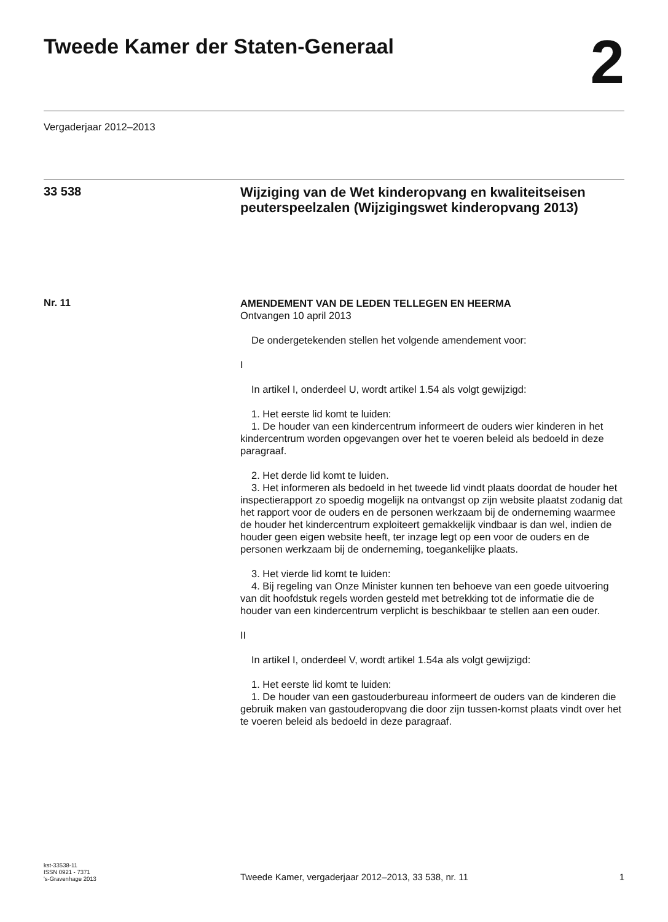Tweede Kamer der Staten-Generaal
2
Vergaderjaar 2012–2013
33 538
Wijziging van de Wet kinderopvang en kwaliteitseisen peuterspeelzalen (Wijzigingswet kinderopvang 2013)
Nr. 11
AMENDEMENT VAN DE LEDEN TELLEGEN EN HEERMA
Ontvangen 10 april 2013
De ondergetekenden stellen het volgende amendement voor:
I
In artikel I, onderdeel U, wordt artikel 1.54 als volgt gewijzigd:
1. Het eerste lid komt te luiden:
1. De houder van een kindercentrum informeert de ouders wier kinderen in het kindercentrum worden opgevangen over het te voeren beleid als bedoeld in deze paragraaf.
2. Het derde lid komt te luiden.
3. Het informeren als bedoeld in het tweede lid vindt plaats doordat de houder het inspectierapport zo spoedig mogelijk na ontvangst op zijn website plaatst zodanig dat het rapport voor de ouders en de personen werkzaam bij de onderneming waarmee de houder het kindercentrum exploiteert gemakkelijk vindbaar is dan wel, indien de houder geen eigen website heeft, ter inzage legt op een voor de ouders en de personen werkzaam bij de onderneming, toegankelijke plaats.
3. Het vierde lid komt te luiden:
4. Bij regeling van Onze Minister kunnen ten behoeve van een goede uitvoering van dit hoofdstuk regels worden gesteld met betrekking tot de informatie die de houder van een kindercentrum verplicht is beschikbaar te stellen aan een ouder.
II
In artikel I, onderdeel V, wordt artikel 1.54a als volgt gewijzigd:
1. Het eerste lid komt te luiden:
1. De houder van een gastouderbureau informeert de ouders van de kinderen die gebruik maken van gastouderopvang die door zijn tussen-komst plaats vindt over het te voeren beleid als bedoeld in deze paragraaf.
kst-33538-11
ISSN 0921 - 7371
's-Gravenhage 2013
Tweede Kamer, vergaderjaar 2012–2013, 33 538, nr. 11
1